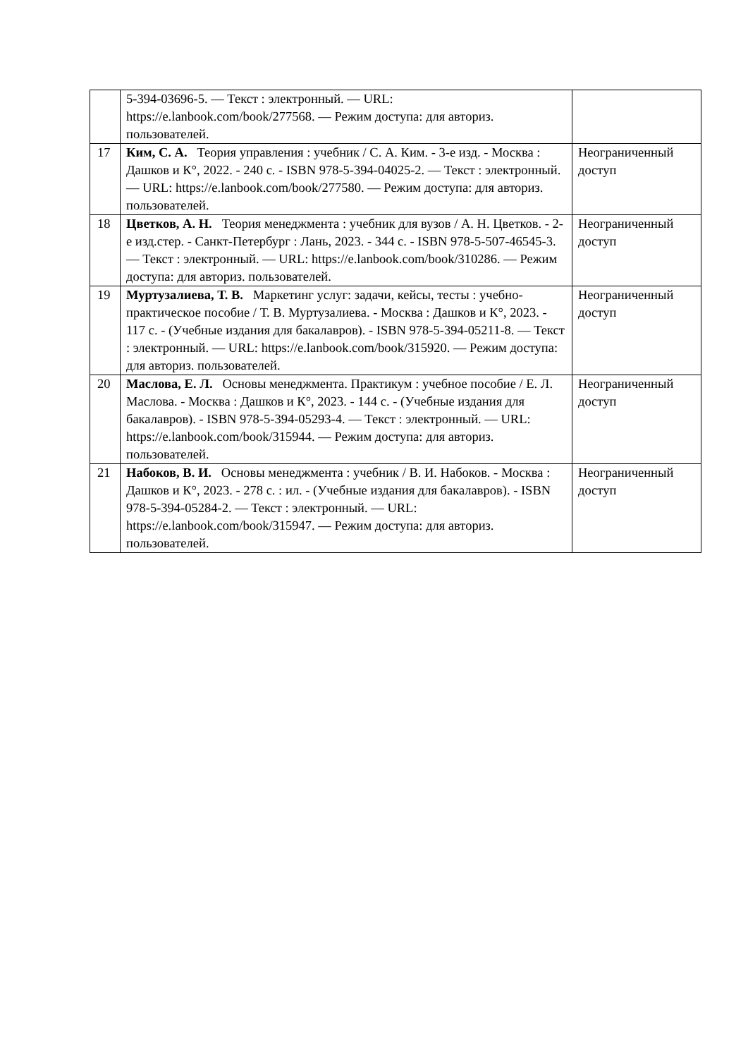| | 5-394-03696-5. — Текст : электронный. — URL: https://e.lanbook.com/book/277568. — Режим доступа: для авториз. пользователей. | |
| 17 | Ким, С. А. Теория управления : учебник / С. А. Ким. - 3-е изд. - Москва : Дашков и К°, 2022. - 240 с. - ISBN 978-5-394-04025-2. — Текст : электронный. — URL: https://e.lanbook.com/book/277580. — Режим доступа: для авториз. пользователей. | Неограниченный доступ |
| 18 | Цветков, А. Н. Теория менеджмента : учебник для вузов / А. Н. Цветков. - 2-е изд.стер. - Санкт-Петербург : Лань, 2023. - 344 с. - ISBN 978-5-507-46545-3. — Текст : электронный. — URL: https://e.lanbook.com/book/310286. — Режим доступа: для авториз. пользователей. | Неограниченный доступ |
| 19 | Муртузалиева, Т. В. Маркетинг услуг: задачи, кейсы, тесты : учебно-практическое пособие / Т. В. Муртузалиева. - Москва : Дашков и К°, 2023. - 117 с. - (Учебные издания для бакалавров). - ISBN 978-5-394-05211-8. — Текст : электронный. — URL: https://e.lanbook.com/book/315920. — Режим доступа: для авториз. пользователей. | Неограниченный доступ |
| 20 | Маслова, Е. Л. Основы менеджмента. Практикум : учебное пособие / Е. Л. Маслова. - Москва : Дашков и К°, 2023. - 144 с. - (Учебные издания для бакалавров). - ISBN 978-5-394-05293-4. — Текст : электронный. — URL: https://e.lanbook.com/book/315944. — Режим доступа: для авториз. пользователей. | Неограниченный доступ |
| 21 | Набоков, В. И. Основы менеджмента : учебник / В. И. Набоков. - Москва : Дашков и К°, 2023. - 278 с. : ил. - (Учебные издания для бакалавров). - ISBN 978-5-394-05284-2. — Текст : электронный. — URL: https://e.lanbook.com/book/315947. — Режим доступа: для авториз. пользователей. | Неограниченный доступ |